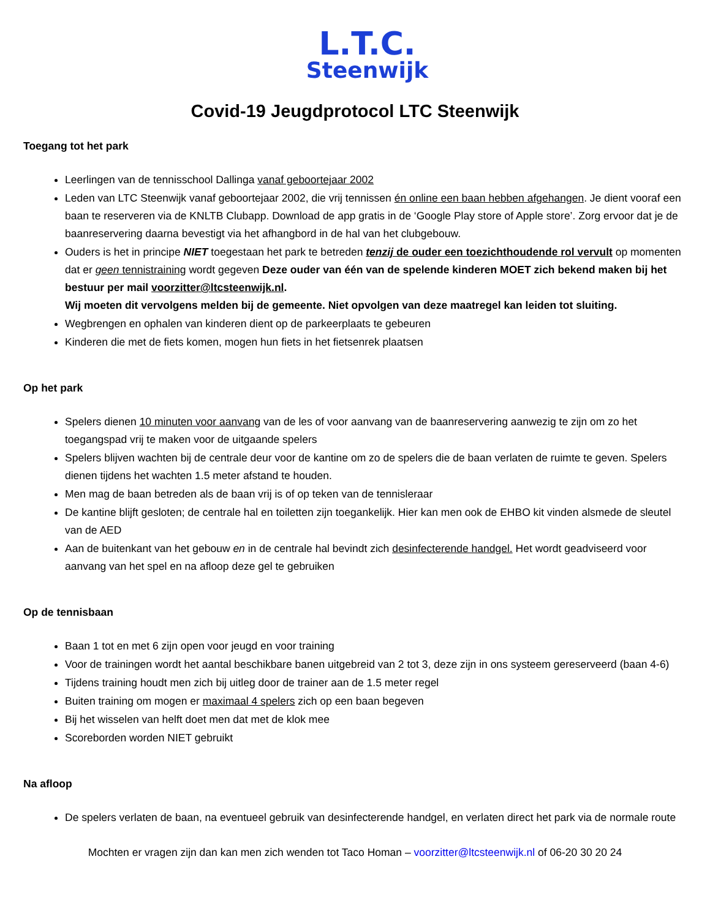L.T.C.
Steenwijk
Covid-19 Jeugdprotocol LTC Steenwijk
Toegang tot het park
Leerlingen van de tennisschool Dallinga vanaf geboortejaar 2002
Leden van LTC Steenwijk vanaf geboortejaar 2002, die vrij tennissen én online een baan hebben afgehangen. Je dient vooraf een baan te reserveren via de KNLTB Clubapp. Download de app gratis in de ‘Google Play store of Apple store’. Zorg ervoor dat je de baanreservering daarna bevestigt via het afhangbord in de hal van het clubgebouw.
Ouders is het in principe NIET toegestaan het park te betreden tenzij de ouder een toezichthoudende rol vervult op momenten dat er geen tennistraining wordt gegeven Deze ouder van één van de spelende kinderen MOET zich bekend maken bij het bestuur per mail voorzitter@ltcsteenwijk.nl.
Wij moeten dit vervolgens melden bij de gemeente. Niet opvolgen van deze maatregel kan leiden tot sluiting.
Wegbrengen en ophalen van kinderen dient op de parkeerplaats te gebeuren
Kinderen die met de fiets komen, mogen hun fiets in het fietsenrek plaatsen
Op het park
Spelers dienen 10 minuten voor aanvang van de les of voor aanvang van de baanreservering aanwezig te zijn om zo het toegangspad vrij te maken voor de uitgaande spelers
Spelers blijven wachten bij de centrale deur voor de kantine om zo de spelers die de baan verlaten de ruimte te geven. Spelers dienen tijdens het wachten 1.5 meter afstand te houden.
Men mag de baan betreden als de baan vrij is of op teken van de tennisleraar
De kantine blijft gesloten; de centrale hal en toiletten zijn toegankelijk. Hier kan men ook de EHBO kit vinden alsmede de sleutel van de AED
Aan de buitenkant van het gebouw en in de centrale hal bevindt zich desinfecterende handgel. Het wordt geadviseerd voor aanvang van het spel en na afloop deze gel te gebruiken
Op de tennisbaan
Baan 1 tot en met 6 zijn open voor jeugd en voor training
Voor de trainingen wordt het aantal beschikbare banen uitgebreid van 2 tot 3, deze zijn in ons systeem gereserveerd (baan 4-6)
Tijdens training houdt men zich bij uitleg door de trainer aan de 1.5 meter regel
Buiten training om mogen er maximaal 4 spelers zich op een baan begeven
Bij het wisselen van helft doet men dat met de klok mee
Scoreborden worden NIET gebruikt
Na afloop
De spelers verlaten de baan, na eventueel gebruik van desinfecterende handgel, en verlaten direct het park via de normale route
Mochten er vragen zijn dan kan men zich wenden tot Taco Homan – voorzitter@ltcsteenwijk.nl of 06-20 30 20 24